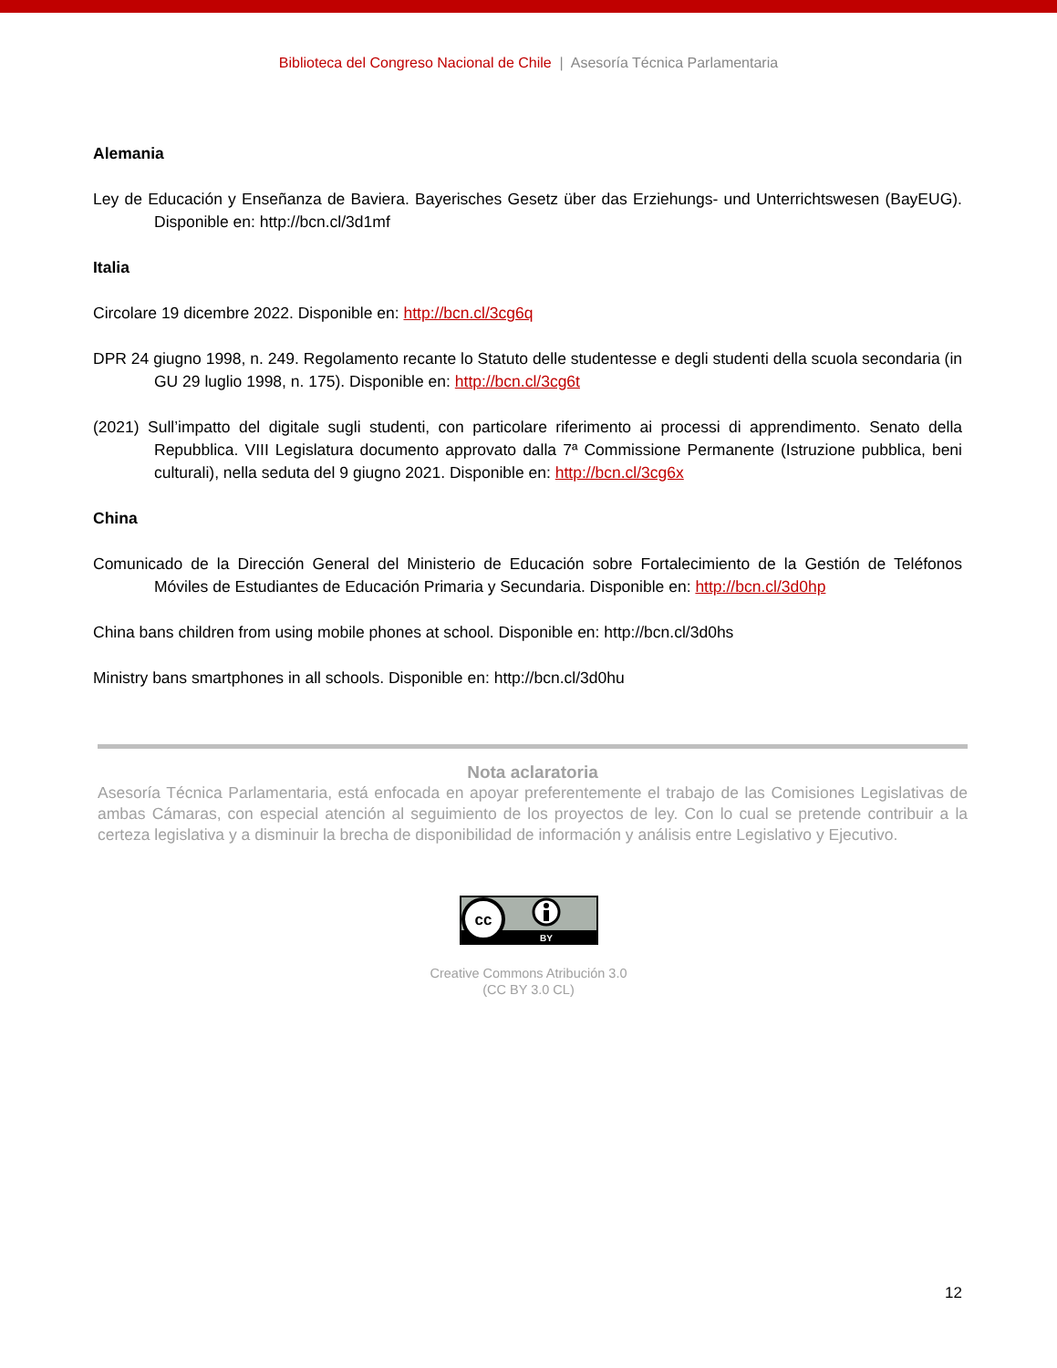Biblioteca del Congreso Nacional de Chile | Asesoría Técnica Parlamentaria
Alemania
Ley de Educación y Enseñanza de Baviera. Bayerisches Gesetz über das Erziehungs- und Unterrichtswesen (BayEUG). Disponible en: http://bcn.cl/3d1mf
Italia
Circolare 19 dicembre 2022. Disponible en: http://bcn.cl/3cg6q
DPR 24 giugno 1998, n. 249. Regolamento recante lo Statuto delle studentesse e degli studenti della scuola secondaria (in GU 29 luglio 1998, n. 175). Disponible en: http://bcn.cl/3cg6t
(2021) Sull’impatto del digitale sugli studenti, con particolare riferimento ai processi di apprendimento. Senato della Repubblica. VIII Legislatura documento approvato dalla 7ª Commissione Permanente (Istruzione pubblica, beni culturali), nella seduta del 9 giugno 2021. Disponible en: http://bcn.cl/3cg6x
China
Comunicado de la Dirección General del Ministerio de Educación sobre Fortalecimiento de la Gestión de Teléfonos Móviles de Estudiantes de Educación Primaria y Secundaria. Disponible en: http://bcn.cl/3d0hp
China bans children from using mobile phones at school. Disponible en: http://bcn.cl/3d0hs
Ministry bans smartphones in all schools. Disponible en: http://bcn.cl/3d0hu
Nota aclaratoria
Asesoría Técnica Parlamentaria, está enfocada en apoyar preferentemente el trabajo de las Comisiones Legislativas de ambas Cámaras, con especial atención al seguimiento de los proyectos de ley. Con lo cual se pretende contribuir a la certeza legislativa y a disminuir la brecha de disponibilidad de información y análisis entre Legislativo y Ejecutivo.
cc
BY
Creative Commons Atribución 3.0
(CC BY 3.0 CL)
12